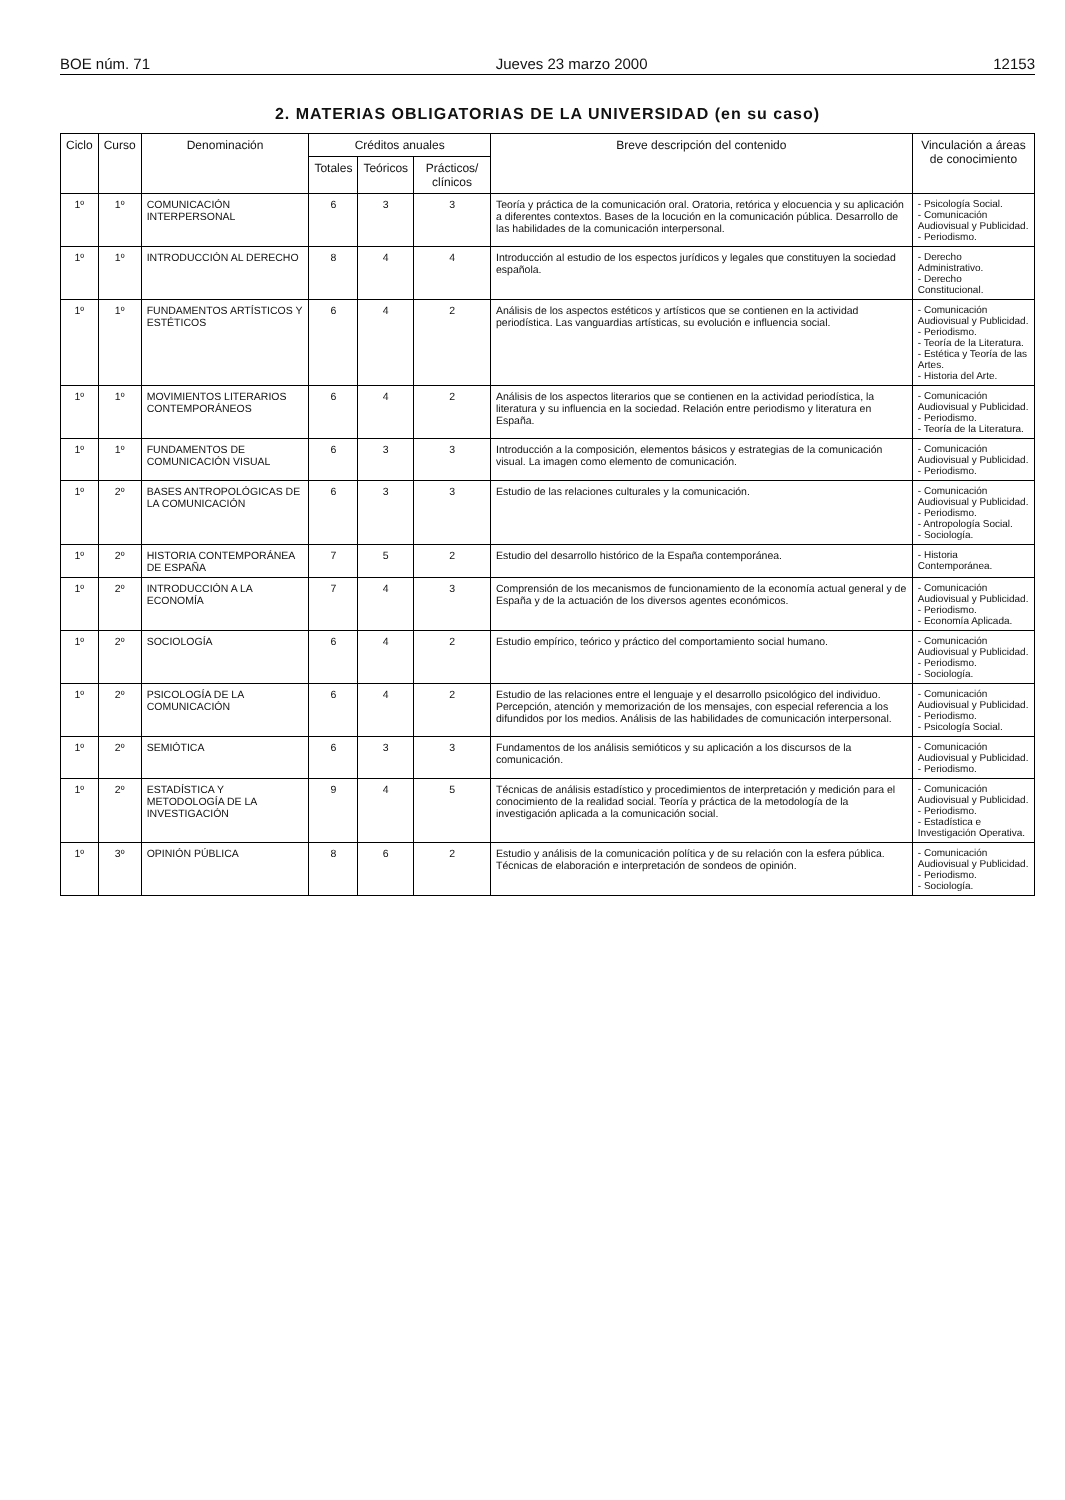BOE núm. 71 Jueves 23 marzo 2000 12153
2. MATERIAS OBLIGATORIAS DE LA UNIVERSIDAD (en su caso)
| Ciclo | Curso | Denominación | Créditos anuales | | | Breve descripción del contenido | Vinculación a áreas de conocimiento |
| --- | --- | --- | --- | --- | --- | --- | --- |
| | | | Totales | Teóricos | Prácticos/ clínicos | | |
| 1º | 1º | COMUNICACIÓN INTERPERSONAL | 6 | 3 | 3 | Teoría y práctica de la comunicación oral. Oratoria, retórica y elocuencia y su aplicación a diferentes contextos. Bases de la locución en la comunicación pública. Desarrollo de las habilidades de la comunicación interpersonal. | - Psicología Social. - Comunicación Audiovisual y Publicidad. - Periodismo. |
| 1º | 1º | INTRODUCCIÓN AL DERECHO | 8 | 4 | 4 | Introducción al estudio de los espectos jurídicos y legales que constituyen la sociedad española. | - Derecho Administrativo. - Derecho Constitucional. |
| 1º | 1º | FUNDAMENTOS ARTÍSTICOS Y ESTÉTICOS | 6 | 4 | 2 | Análisis de los aspectos estéticos y artísticos que se contienen en la actividad periodística. Las vanguardias artísticas, su evolución e influencia social. | - Comunicación Audiovisual y Publicidad. - Periodismo. - Teoría de la Literatura. - Estética y Teoría de las Artes. - Historia del Arte. |
| 1º | 1º | MOVIMIENTOS LITERARIOS CONTEMPORÁNEOS | 6 | 4 | 2 | Análisis de los aspectos literarios que se contienen en la actividad periodística, la literatura y su influencia en la sociedad. Relación entre periodismo y literatura en España. | - Comunicación Audiovisual y Publicidad. - Periodismo. - Teoría de la Literatura. |
| 1º | 1º | FUNDAMENTOS DE COMUNICACIÓN VISUAL | 6 | 3 | 3 | Introducción a la composición, elementos básicos y estrategias de la comunicación visual. La imagen como elemento de comunicación. | - Comunicación Audiovisual y Publicidad. - Periodismo. |
| 1º | 2º | BASES ANTROPOLÓGICAS DE LA COMUNICACIÓN | 6 | 3 | 3 | Estudio de las relaciones culturales y la comunicación. | - Comunicación Audiovisual y Publicidad. - Periodismo. - Antropología Social. - Sociología. |
| 1º | 2º | HISTORIA CONTEMPORÁNEA DE ESPAÑA | 7 | 5 | 2 | Estudio del desarrollo histórico de la España contemporánea. | - Historia Contemporánea. |
| 1º | 2º | INTRODUCCIÓN A LA ECONOMÍA | 7 | 4 | 3 | Comprensión de los mecanismos de funcionamiento de la economía actual general y de España y de la actuación de los diversos agentes económicos. | - Comunicación Audiovisual y Publicidad. - Periodismo. - Economía Aplicada. |
| 1º | 2º | SOCIOLOGÍA | 6 | 4 | 2 | Estudio empírico, teórico y práctico del comportamiento social humano. | - Comunicación Audiovisual y Publicidad. - Periodismo. - Sociología. |
| 1º | 2º | PSICOLOGÍA DE LA COMUNICACIÓN | 6 | 4 | 2 | Estudio de las relaciones entre el lenguaje y el desarrollo psicológico del individuo. Percepción, atención y memorización de los mensajes, con especial referencia a los difundidos por los medios. Análisis de las habilidades de comunicación interpersonal. | - Comunicación Audiovisual y Publicidad. - Periodismo. - Psicología Social. |
| 1º | 2º | SEMIÓTICA | 6 | 3 | 3 | Fundamentos de los análisis semióticos y su aplicación a los discursos de la comunicación. | - Comunicación Audiovisual y Publicidad. - Periodismo. |
| 1º | 2º | ESTADÍSTICA Y METODOLOGÍA DE LA INVESTIGACIÓN | 9 | 4 | 5 | Técnicas de análisis estadístico y procedimientos de interpretación y medición para el conocimiento de la realidad social. Teoría y práctica de la metodología de la investigación aplicada a la comunicación social. | - Comunicación Audiovisual y Publicidad. - Periodismo. - Estadística e Investigación Operativa. |
| 1º | 3º | OPINIÓN PÚBLICA | 8 | 6 | 2 | Estudio y análisis de la comunicación política y de su relación con la esfera pública. Técnicas de elaboración e interpretación de sondeos de opinión. | - Comunicación Audiovisual y Publicidad. - Periodismo. - Sociología. |